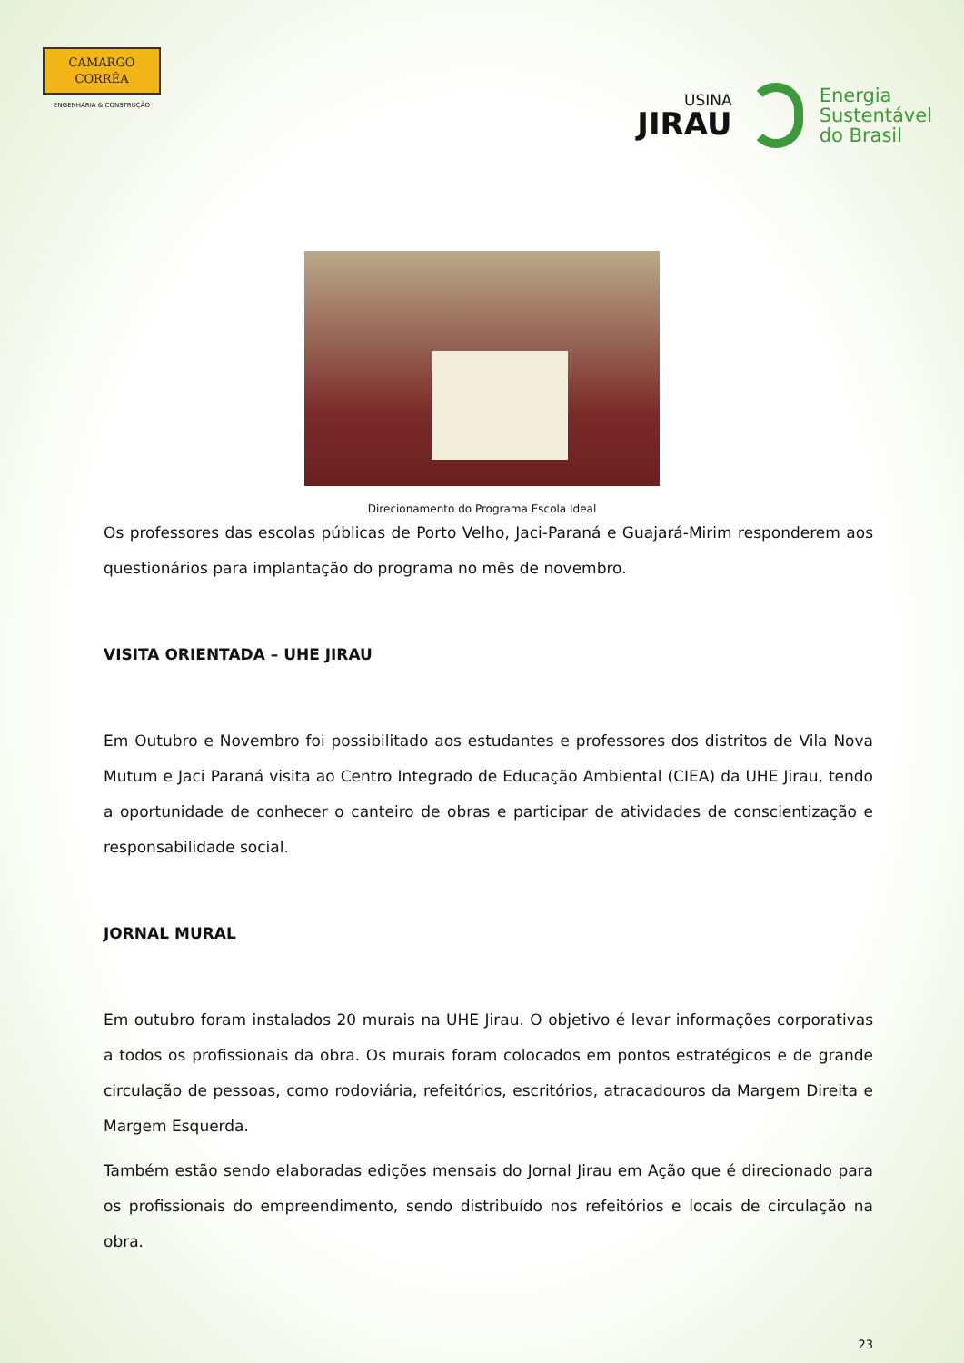CAMARGO
CORRÊA
ENGENHARIA & CONSTRUÇÃO
USINA
JIRAU
Energia
Sustentável
do Brasil
Direcionamento do Programa Escola Ideal
Os professores das escolas públicas de Porto Velho, Jaci-Paraná e Guajará-Mirim responderem aos questionários para implantação do programa no mês de novembro.
VISITA ORIENTADA – UHE JIRAU
Em Outubro e Novembro foi possibilitado aos estudantes e professores dos distritos de Vila Nova Mutum e Jaci Paraná visita ao Centro Integrado de Educação Ambiental (CIEA) da UHE Jirau, tendo a oportunidade de conhecer o canteiro de obras e participar de atividades de conscientização e responsabilidade social.
JORNAL MURAL
Em outubro foram instalados 20 murais na UHE Jirau. O objetivo é levar informações corporativas a todos os profissionais da obra. Os murais foram colocados em pontos estratégicos e de grande circulação de pessoas, como rodoviária, refeitórios, escritórios, atracadouros da Margem Direita e Margem Esquerda.
Também estão sendo elaboradas edições mensais do Jornal Jirau em Ação que é direcionado para os profissionais do empreendimento, sendo distribuído nos refeitórios e locais de circulação na obra.
23